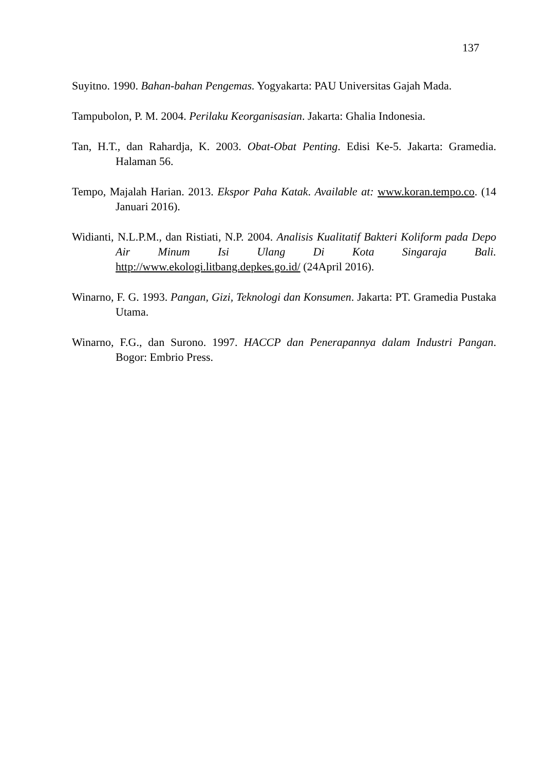137
Suyitno. 1990. Bahan-bahan Pengemas. Yogyakarta: PAU Universitas Gajah Mada.
Tampubolon, P. M. 2004. Perilaku Keorganisasian. Jakarta: Ghalia Indonesia.
Tan, H.T., dan Rahardja, K. 2003. Obat-Obat Penting. Edisi Ke-5. Jakarta: Gramedia. Halaman 56.
Tempo, Majalah Harian. 2013. Ekspor Paha Katak. Available at: www.koran.tempo.co. (14 Januari 2016).
Widianti, N.L.P.M., dan Ristiati, N.P. 2004. Analisis Kualitatif Bakteri Koliform pada Depo Air Minum Isi Ulang Di Kota Singaraja Bali. http://www.ekologi.litbang.depkes.go.id/ (24April 2016).
Winarno, F. G. 1993. Pangan, Gizi, Teknologi dan Konsumen. Jakarta: PT. Gramedia Pustaka Utama.
Winarno, F.G., dan Surono. 1997. HACCP dan Penerapannya dalam Industri Pangan. Bogor: Embrio Press.